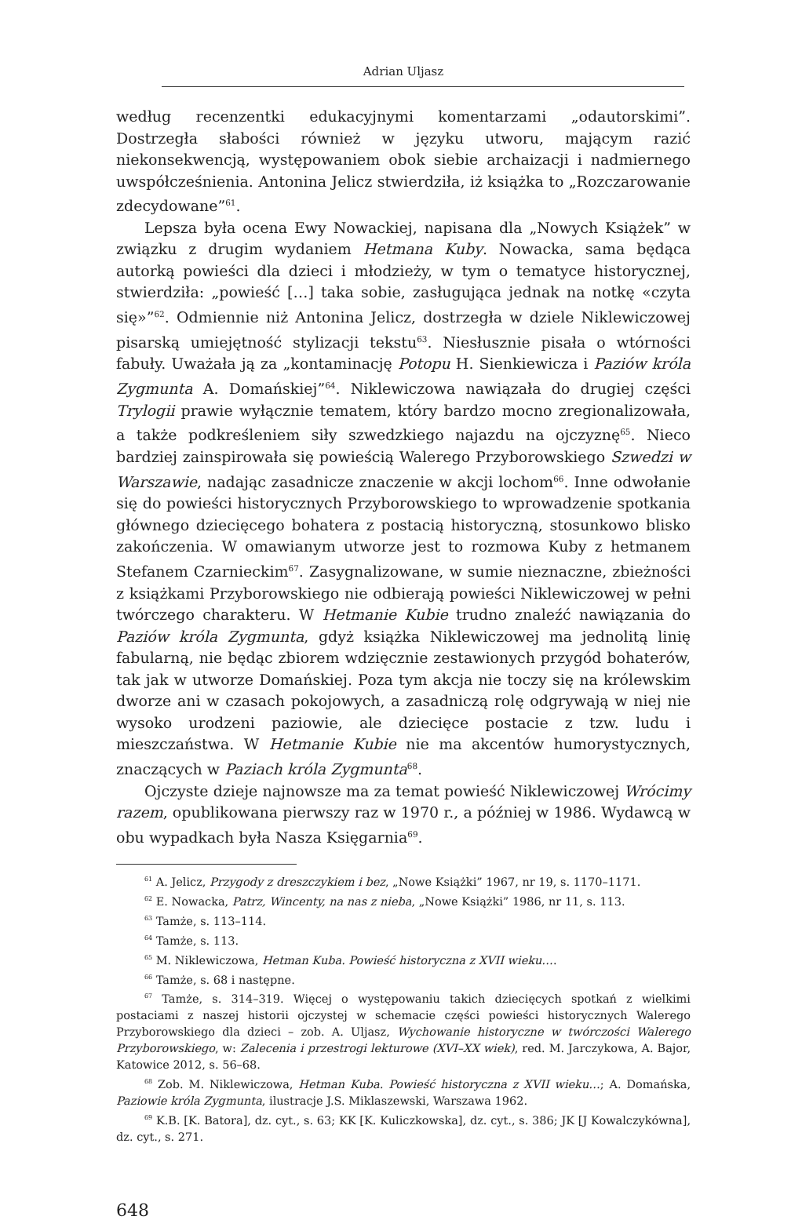Adrian Uljasz
według recenzentki edukacyjnymi komentarzami „odautorskimi”. Dostrzegła słabości również w języku utworu, mającym razić niekonsekwencją, występowaniem obok siebie archaizacji i nadmiernego uwspółcześnienia. Antonina Jelicz stwierdziła, iż książka to „Rozczarowanie zdecydowane”<sup>61</sup>.
Lepsza była ocena Ewy Nowackiej, napisana dla „Nowych Książek” w związku z drugim wydaniem Hetmana Kuby. Nowacka, sama będąca autorką powieści dla dzieci i młodzieży, w tym o tematyce historycznej, stwierdziła: „powieść […] taka sobie, zasługująca jednak na notkę «czyta się»”<sup>62</sup>. Odmiennie niż Antonina Jelicz, dostrzegła w dziele Niklewiczowej pisarską umiejętność stylizacji tekstu<sup>63</sup>. Niesłusznie pisała o wtórności fabuły. Uważała ją za „kontaminację Potopu H. Sienkiewicza i Paziów króla Zygmunta A. Domańskiej”<sup>64</sup>. Niklewiczowa nawiązała do drugiej części Trylogii prawie wyłącznie tematem, który bardzo mocno zregionalizowała, a także podkreśleniem siły szwedzkiego najazdu na ojczyznę<sup>65</sup>. Nieco bardziej zainspirowała się powieścią Walerego Przyborowskiego Szwedzi w Warszawie, nadając zasadnicze znaczenie w akcji lochom<sup>66</sup>. Inne odwołanie się do powieści historycznych Przyborowskiego to wprowadzenie spotkania głównego dziecięcego bohatera z postacią historyczną, stosunkowo blisko zakończenia. W omawianym utworze jest to rozmowa Kuby z hetmanem Stefanem Czarnieckim<sup>67</sup>. Zasygnalizowane, w sumie nieznaczne, zbieżności z książkami Przyborowskiego nie odbierają powieści Niklewiczowej w pełni twórczego charakteru. W Hetmanie Kubie trudno znaleźć nawiązania do Paziów króla Zygmunta, gdyż książka Niklewiczowej ma jednolitą linię fabularną, nie będąc zbiorem wdzięcznie zestawionych przygód bohaterów, tak jak w utworze Domańskiej. Poza tym akcja nie toczy się na królewskim dworze ani w czasach pokojowych, a zasadniczą rolę odgrywają w niej nie wysoko urodzeni paziowie, ale dziecięce postacie z tzw. ludu i mieszczaństwa. W Hetmanie Kubie nie ma akcentów humorystycznych, znaczących w Paziach króla Zygmunta<sup>68</sup>.
Ojczyste dzieje najnowsze ma za temat powieść Niklewiczowej Wrócimy razem, opublikowana pierwszy raz w 1970 r., a później w 1986. Wydawcą w obu wypadkach była Nasza Księgarnia<sup>69</sup>.
<sup>61</sup> A. Jelicz, Przygody z dreszczykiem i bez, „Nowe Książki” 1967, nr 19, s. 1170–1171.
<sup>62</sup> E. Nowacka, Patrz, Wincenty, na nas z nieba, „Nowe Książki” 1986, nr 11, s. 113.
<sup>63</sup> Tamże, s. 113–114.
<sup>64</sup> Tamże, s. 113.
<sup>65</sup> M. Niklewiczowa, Hetman Kuba. Powieść historyczna z XVII wieku….
<sup>66</sup> Tamże, s. 68 i następne.
<sup>67</sup> Tamże, s. 314–319. Więcej o występowaniu takich dziecięcych spotkań z wielkimi postaciami z naszej historii ojczystej w schemacie części powieści historycznych Walerego Przyborowskiego dla dzieci – zob. A. Uljasz, Wychowanie historyczne w twórczości Walerego Przyborowskiego, w: Zalecenia i przestrogi lekturowe (XVI–XX wiek), red. M. Jarczykowa, A. Bajor, Katowice 2012, s. 56–68.
<sup>68</sup> Zob. M. Niklewiczowa, Hetman Kuba. Powieść historyczna z XVII wieku…; A. Domańska, Paziowie króla Zygmunta, ilustracje J.S. Miklaszewski, Warszawa 1962.
<sup>69</sup> K.B. [K. Batora], dz. cyt., s. 63; KK [K. Kuliczkowska], dz. cyt., s. 386; JK [J Kowalczykówna], dz. cyt., s. 271.
648